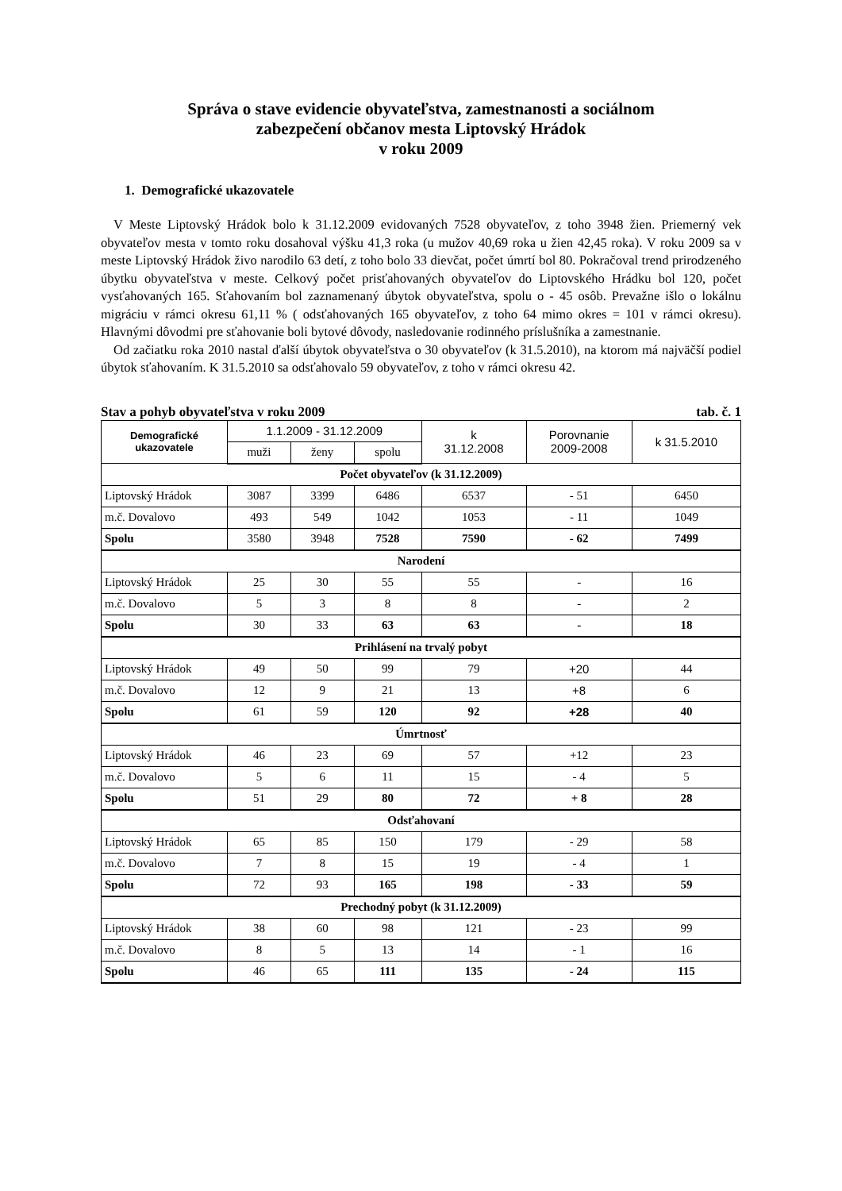Správa o stave evidencie obyvateľstva, zamestnanosti a sociálnom
zabezpečení občanov mesta Liptovský Hrádok
v roku 2009
1. Demografické ukazovatele
V Meste Liptovský Hrádok bolo k 31.12.2009 evidovaných 7528 obyvateľov, z toho 3948 žien. Priemerný vek obyvateľov mesta v tomto roku dosahoval výšku 41,3 roka (u mužov 40,69 roka u žien 42,45 roka). V roku 2009 sa v meste Liptovský Hrádok živo narodilo 63 detí, z toho bolo 33 dievčat, počet úmrtí bol 80. Pokračoval trend prirodzeného úbytku obyvateľstva v meste. Celkový počet prisťahovaných obyvateľov do Liptovského Hrádku bol 120, počet vysťahovaných 165. Sťahovaním bol zaznamenaný úbytok obyvateľstva, spolu o - 45 osôb. Prevažne išlo o lokálnu migráciu v rámci okresu 61,11 % ( odsťahovaných 165 obyvateľov, z toho 64 mimo okres = 101 v rámci okresu). Hlavnými dôvodmi pre sťahovanie boli bytové dôvody, nasledovanie rodinného príslušníka a zamestnanie.
Od začiatku roka 2010 nastal ďalší úbytok obyvateľstva o 30 obyvateľov (k 31.5.2010), na ktorom má najväčší podiel úbytok sťahovaním. K 31.5.2010 sa odsťahovalo 59 obyvateľov, z toho v rámci okresu 42.
Stav a pohyb obyvateľstva v roku 2009 tab. č. 1
| Demografické ukazovatele | 1.1.2009 - 31.12.2009 | | | k 31.12.2008 | Porovnanie 2009-2008 | k 31.5.2010 |
| --- | --- | --- | --- | --- | --- | --- |
| | muži | ženy | spolu | | | |
| Počet obyvateľov (k 31.12.2009) | | | | | | |
| Liptovský Hrádok | 3087 | 3399 | 6486 | 6537 | - 51 | 6450 |
| m.č. Dovalovo | 493 | 549 | 1042 | 1053 | - 11 | 1049 |
| Spolu | 3580 | 3948 | 7528 | 7590 | - 62 | 7499 |
| Narodení | | | | | | |
| Liptovský Hrádok | 25 | 30 | 55 | 55 | - | 16 |
| m.č. Dovalovo | 5 | 3 | 8 | 8 | - | 2 |
| Spolu | 30 | 33 | 63 | 63 | - | 18 |
| Prihlásení na trvalý pobyt | | | | | | |
| Liptovský Hrádok | 49 | 50 | 99 | 79 | +20 | 44 |
| m.č. Dovalovo | 12 | 9 | 21 | 13 | +8 | 6 |
| Spolu | 61 | 59 | 120 | 92 | +28 | 40 |
| Úmrtnosť | | | | | | |
| Liptovský Hrádok | 46 | 23 | 69 | 57 | +12 | 23 |
| m.č. Dovalovo | 5 | 6 | 11 | 15 | - 4 | 5 |
| Spolu | 51 | 29 | 80 | 72 | + 8 | 28 |
| Odsťahovaní | | | | | | |
| Liptovský Hrádok | 65 | 85 | 150 | 179 | - 29 | 58 |
| m.č. Dovalovo | 7 | 8 | 15 | 19 | - 4 | 1 |
| Spolu | 72 | 93 | 165 | 198 | - 33 | 59 |
| Prechodný pobyt (k 31.12.2009) | | | | | | |
| Liptovský Hrádok | 38 | 60 | 98 | 121 | - 23 | 99 |
| m.č. Dovalovo | 8 | 5 | 13 | 14 | - 1 | 16 |
| Spolu | 46 | 65 | 111 | 135 | - 24 | 115 |